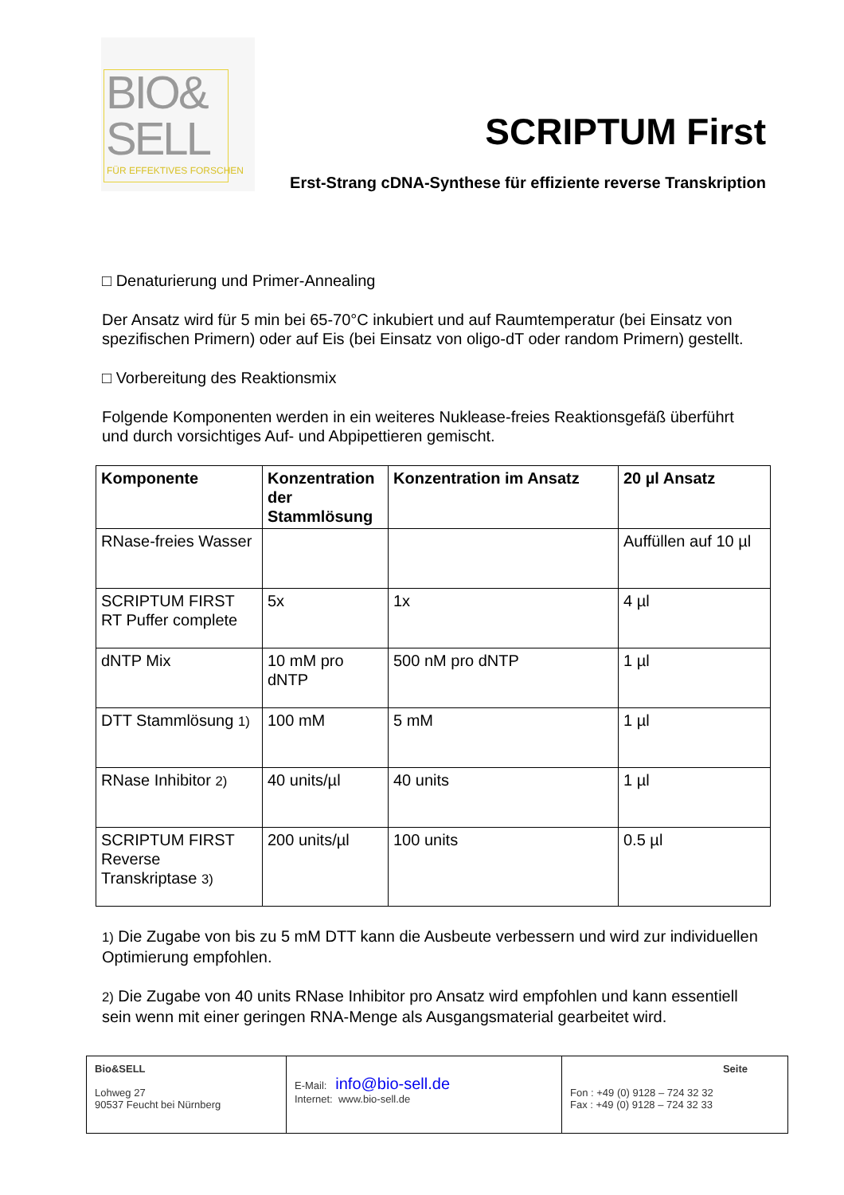BIO&
SELL
FÜR EFFEKTIVES FORSCHEN
SCRIPTUM First
Erst-Strang cDNA-Synthese für effiziente reverse Transkription
□ Denaturierung und Primer-Annealing
Der Ansatz wird für 5 min bei 65-70°C inkubiert und auf Raumtemperatur (bei Einsatz von spezifischen Primern) oder auf Eis (bei Einsatz von oligo-dT oder random Primern) gestellt.
□ Vorbereitung des Reaktionsmix
Folgende Komponenten werden in ein weiteres Nuklease-freies Reaktionsgefäß überführt und durch vorsichtiges Auf- und Abpipettieren gemischt.
| Komponente | Konzentration der Stammlösung | Konzentration im Ansatz | 20 µl Ansatz |
| --- | --- | --- | --- |
| RNase-freies Wasser | | | Auffüllen auf 10 µl |
| SCRIPTUM FIRST RT Puffer complete | 5x | 1x | 4 µl |
| dNTP Mix | 10 mM pro dNTP | 500 nM pro dNTP | 1 µl |
| DTT Stammlösung 1) | 100 mM | 5 mM | 1 µl |
| RNase Inhibitor 2) | 40 units/µl | 40 units | 1 µl |
| SCRIPTUM FIRST Reverse Transkriptase 3) | 200 units/µl | 100 units | 0.5 µl |
1) Die Zugabe von bis zu 5 mM DTT kann die Ausbeute verbessern und wird zur individuellen Optimierung empfohlen.
2) Die Zugabe von 40 units RNase Inhibitor pro Ansatz wird empfohlen und kann essentiell sein wenn mit einer geringen RNA-Menge als Ausgangsmaterial gearbeitet wird.
| Bio&SELL Lohweg 27 90537 Feucht bei Nürnberg | E-Mail: info@bio-sell.de Internet: www.bio-sell.de | Seite Fon : +49 (0) 9128 – 724 32 32 Fax : +49 (0) 9128 – 724 32 33 |